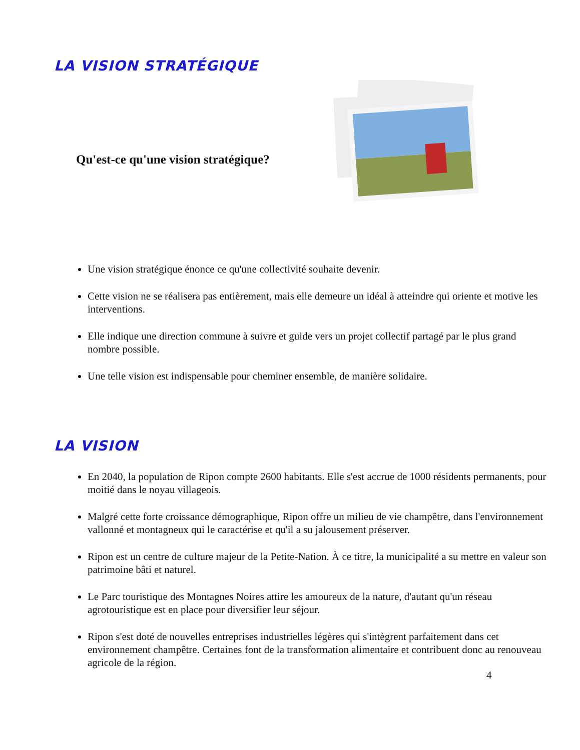LA VISION STRATÉGIQUE
Qu'est-ce qu'une vision stratégique?
Une vision stratégique énonce ce qu'une collectivité souhaite devenir.
Cette vision ne se réalisera pas entièrement, mais elle demeure un idéal à atteindre qui oriente et motive les interventions.
Elle indique une direction commune à suivre et guide vers un projet collectif partagé par le plus grand nombre possible.
Une telle vision est indispensable pour cheminer ensemble, de manière solidaire.
LA VISION
En 2040, la population de Ripon compte 2600 habitants. Elle s'est accrue de 1000 résidents permanents, pour moitié dans le noyau villageois.
Malgré cette forte croissance démographique, Ripon offre un milieu de vie champêtre, dans l'environnement vallonné et montagneux qui le caractérise et qu'il a su jalousement préserver.
Ripon est un centre de culture majeur de la Petite-Nation. À ce titre, la municipalité a su mettre en valeur son patrimoine bâti et naturel.
Le Parc touristique des Montagnes Noires attire les amoureux de la nature, d'autant qu'un réseau agrotouristique est en place pour diversifier leur séjour.
Ripon s'est doté de nouvelles entreprises industrielles légères qui s'intègrent parfaitement dans cet environnement champêtre. Certaines font de la transformation alimentaire et contribuent donc au renouveau agricole de la région.
4